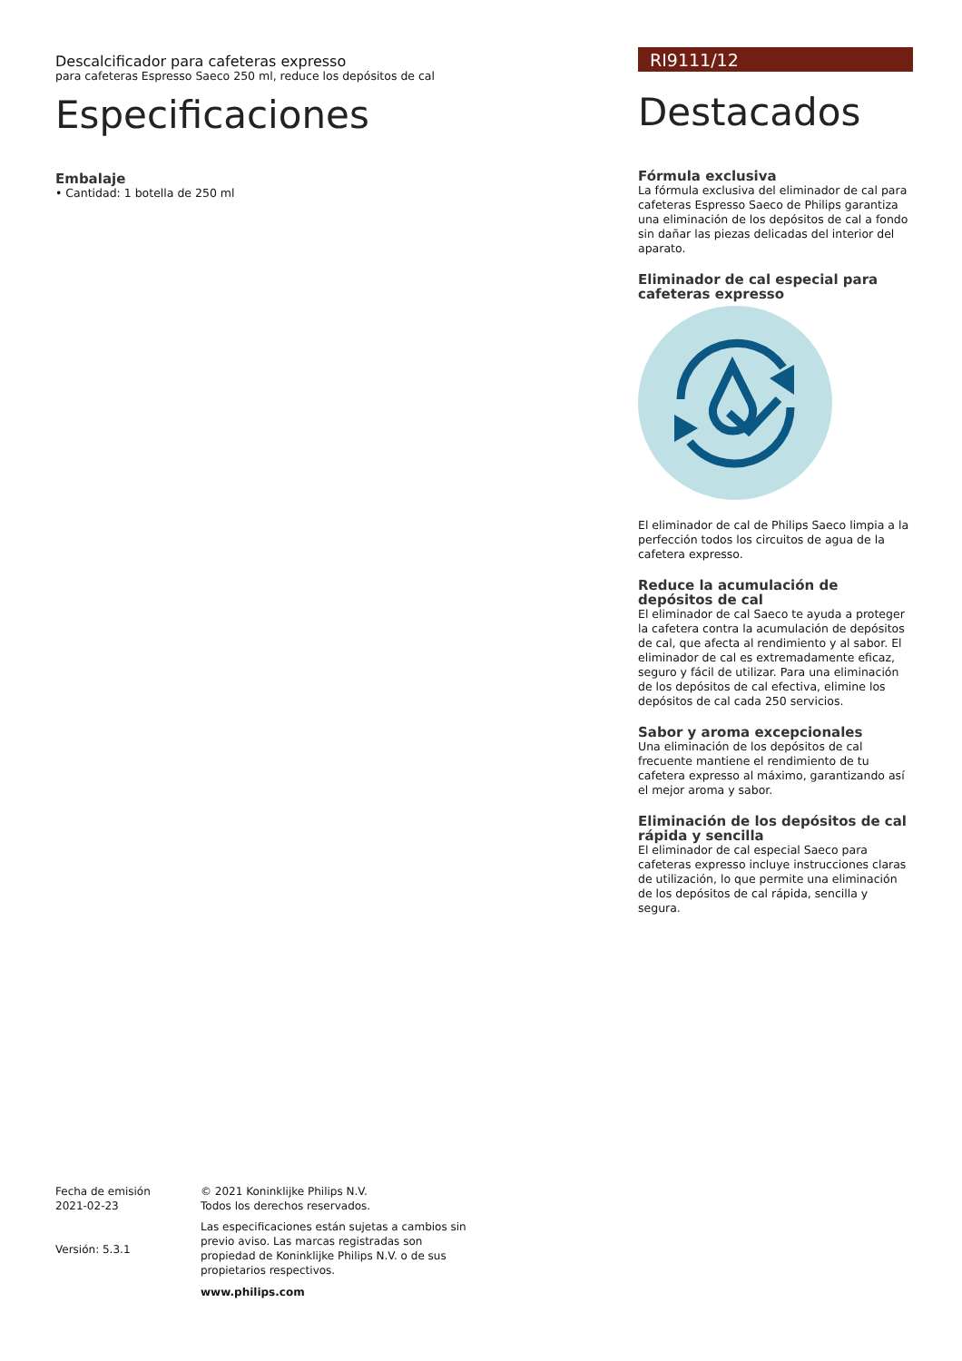Descalcificador para cafeteras expresso
para cafeteras Espresso Saeco 250 ml, reduce los depósitos de cal
Especificaciones
Embalaje
• Cantidad: 1 botella de 250 ml
RI9111/12
Destacados
Fórmula exclusiva
La fórmula exclusiva del eliminador de cal para cafeteras Espresso Saeco de Philips garantiza una eliminación de los depósitos de cal a fondo sin dañar las piezas delicadas del interior del aparato.
Eliminador de cal especial para cafeteras expresso
El eliminador de cal de Philips Saeco limpia a la perfección todos los circuitos de agua de la cafetera expresso.
Reduce la acumulación de depósitos de cal
El eliminador de cal Saeco te ayuda a proteger la cafetera contra la acumulación de depósitos de cal, que afecta al rendimiento y al sabor. El eliminador de cal es extremadamente eficaz, seguro y fácil de utilizar. Para una eliminación de los depósitos de cal efectiva, elimine los depósitos de cal cada 250 servicios.
Sabor y aroma excepcionales
Una eliminación de los depósitos de cal frecuente mantiene el rendimiento de tu cafetera expresso al máximo, garantizando así el mejor aroma y sabor.
Eliminación de los depósitos de cal rápida y sencilla
El eliminador de cal especial Saeco para cafeteras expresso incluye instrucciones claras de utilización, lo que permite una eliminación de los depósitos de cal rápida, sencilla y segura.
Fecha de emisión
2021-02-23
Versión: 5.3.1
© 2021 Koninklijke Philips N.V.
Todos los derechos reservados.
Las especificaciones están sujetas a cambios sin previo aviso. Las marcas registradas son propiedad de Koninklijke Philips N.V. o de sus propietarios respectivos.
www.philips.com